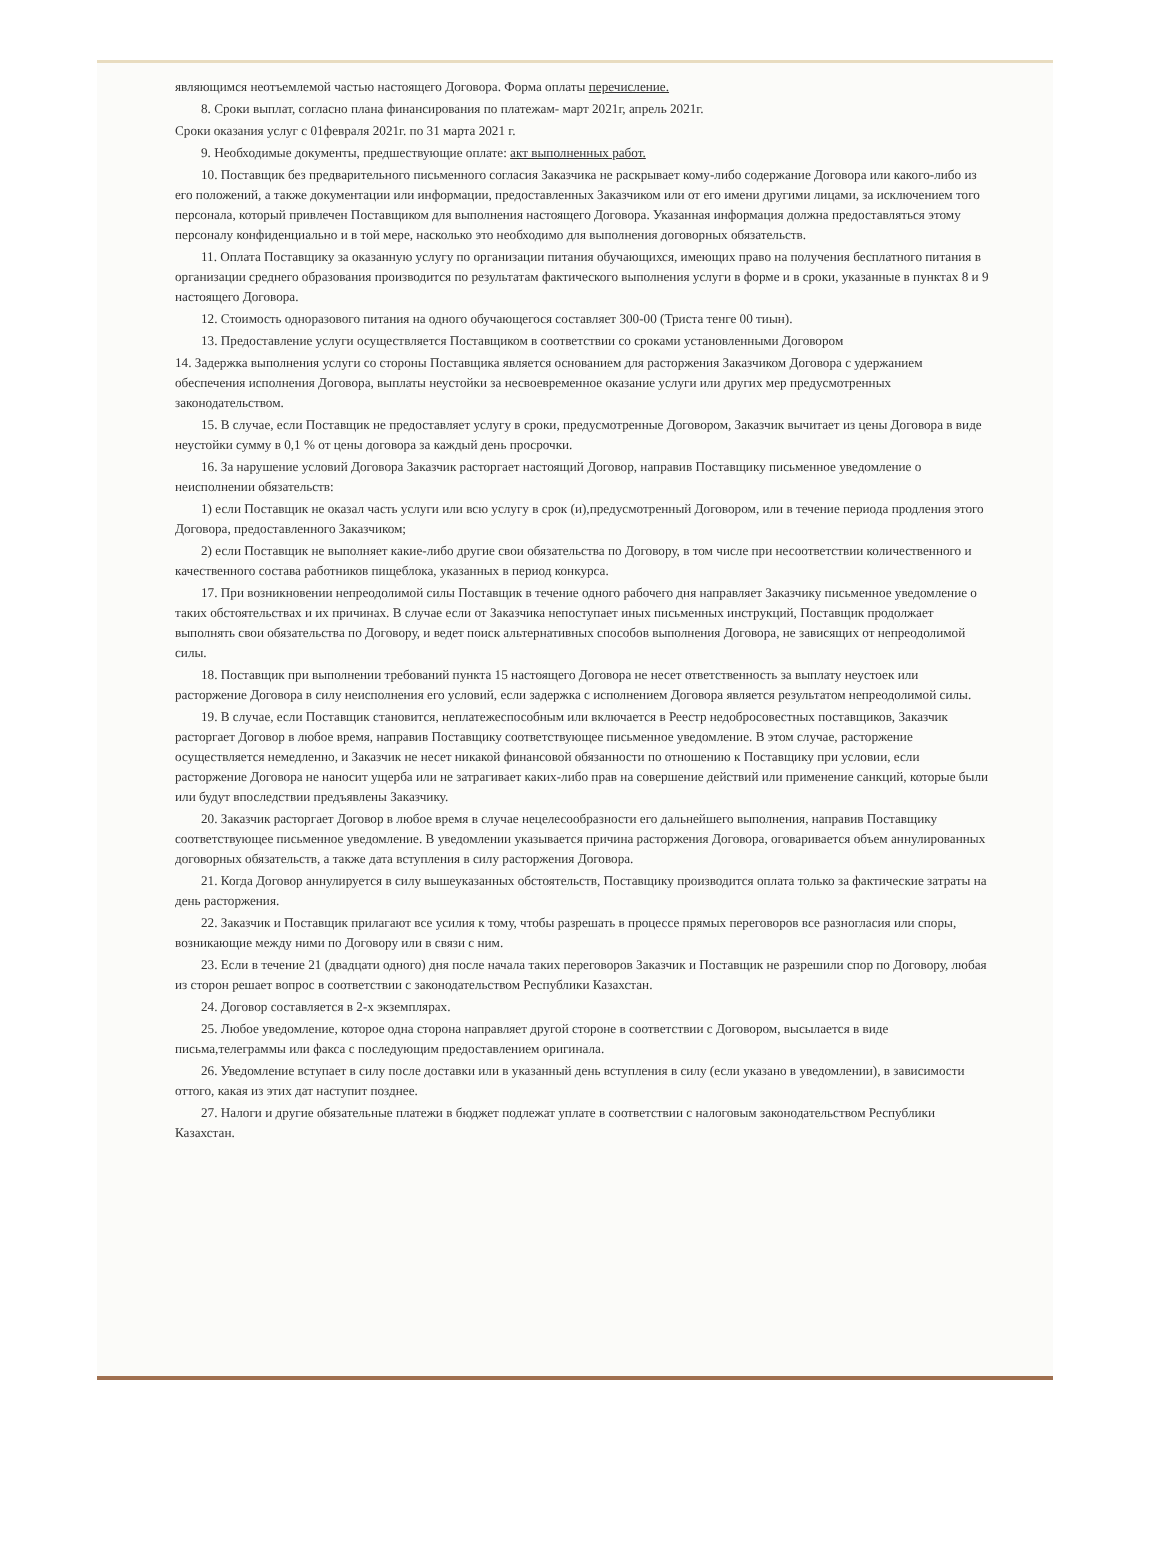являющимся неотъемлемой частью настоящего Договора. Форма оплаты перечисление.
8. Сроки выплат, согласно плана финансирования по платежам- март 2021г, апрель 2021г.
Сроки оказания услуг с 01февраля 2021г. по 31 марта 2021 г.
9. Необходимые документы, предшествующие оплате: акт выполненных работ.
10. Поставщик без предварительного письменного согласия Заказчика не раскрывает кому-либо содержание Договора или какого-либо из его положений, а также документации или информации, предоставленных Заказчиком или от его имени другими лицами, за исключением того персонала, который привлечен Поставщиком для выполнения настоящего Договора. Указанная информация должна предоставляться этому персоналу конфиденциально и в той мере, насколько это необходимо для выполнения договорных обязательств.
11. Оплата Поставщику за оказанную услугу по организации питания обучающихся, имеющих право на получения бесплатного питания в организации среднего образования производится по результатам фактического выполнения услуги в форме и в сроки, указанные в пунктах 8 и 9 настоящего Договора.
12. Стоимость одноразового питания на одного обучающегося составляет 300-00 (Триста тенге 00 тиын).
13. Предоставление услуги осуществляется Поставщиком в соответствии со сроками установленными Договором
14. Задержка выполнения услуги со стороны Поставщика является основанием для расторжения Заказчиком Договора с удержанием обеспечения исполнения Договора, выплаты неустойки за несвоевременное оказание услуги или других мер предусмотренных законодательством.
15. В случае, если Поставщик не предоставляет услугу в сроки, предусмотренные Договором, Заказчик вычитает из цены Договора в виде неустойки сумму в 0,1 % от цены договора за каждый день просрочки.
16. За нарушение условий Договора Заказчик расторгает настоящий Договор, направив Поставщику письменное уведомление о неисполнении обязательств:
1) если Поставщик не оказал часть услуги или всю услугу в срок (и),предусмотренный Договором, или в течение периода продления этого Договора, предоставленного Заказчиком;
2) если Поставщик не выполняет какие-либо другие свои обязательства по Договору, в том числе при несоответствии количественного и качественного состава работников пищеблока, указанных в период конкурса.
17. При возникновении непреодолимой силы Поставщик в течение одного рабочего дня направляет Заказчику письменное уведомление о таких обстоятельствах и их причинах. В случае если от Заказчика непоступает иных письменных инструкций, Поставщик продолжает выполнять свои обязательства по Договору, и ведет поиск альтернативных способов выполнения Договора, не зависящих от непреодолимой силы.
18. Поставщик при выполнении требований пункта 15 настоящего Договора не несет ответственность за выплату неустоек или расторжение Договора в силу неисполнения его условий, если задержка с исполнением Договора является результатом непреодолимой силы.
19. В случае, если Поставщик становится, неплатежеспособным или включается в Реестр недобросовестных поставщиков, Заказчик расторгает Договор в любое время, направив Поставщику соответствующее письменное уведомление. В этом случае, расторжение осуществляется немедленно, и Заказчик не несет никакой финансовой обязанности по отношению к Поставщику при условии, если расторжение Договора не наносит ущерба или не затрагивает каких-либо прав на совершение действий или применение санкций, которые были или будут впоследствии предъявлены Заказчику.
20. Заказчик расторгает Договор в любое время в случае нецелесообразности его дальнейшего выполнения, направив Поставщику соответствующее письменное уведомление. В уведомлении указывается причина расторжения Договора, оговаривается объем аннулированных договорных обязательств, а также дата вступления в силу расторжения Договора.
21. Когда Договор аннулируется в силу вышеуказанных обстоятельств, Поставщику производится оплата только за фактические затраты на день расторжения.
22. Заказчик и Поставщик прилагают все усилия к тому, чтобы разрешать в процессе прямых переговоров все разногласия или споры, возникающие между ними по Договору или в связи с ним.
23. Если в течение 21 (двадцати одного) дня после начала таких переговоров Заказчик и Поставщик не разрешили спор по Договору, любая из сторон решает вопрос в соответствии с законодательством Республики Казахстан.
24. Договор составляется в 2-х экземплярах.
25. Любое уведомление, которое одна сторона направляет другой стороне в соответствии с Договором, высылается в виде письма,телеграммы или факса с последующим предоставлением оригинала.
26. Уведомление вступает в силу после доставки или в указанный день вступления в силу (если указано в уведомлении), в зависимости оттого, какая из этих дат наступит позднее.
27. Налоги и другие обязательные платежи в бюджет подлежат уплате в соответствии с налоговым законодательством Республики Казахстан.